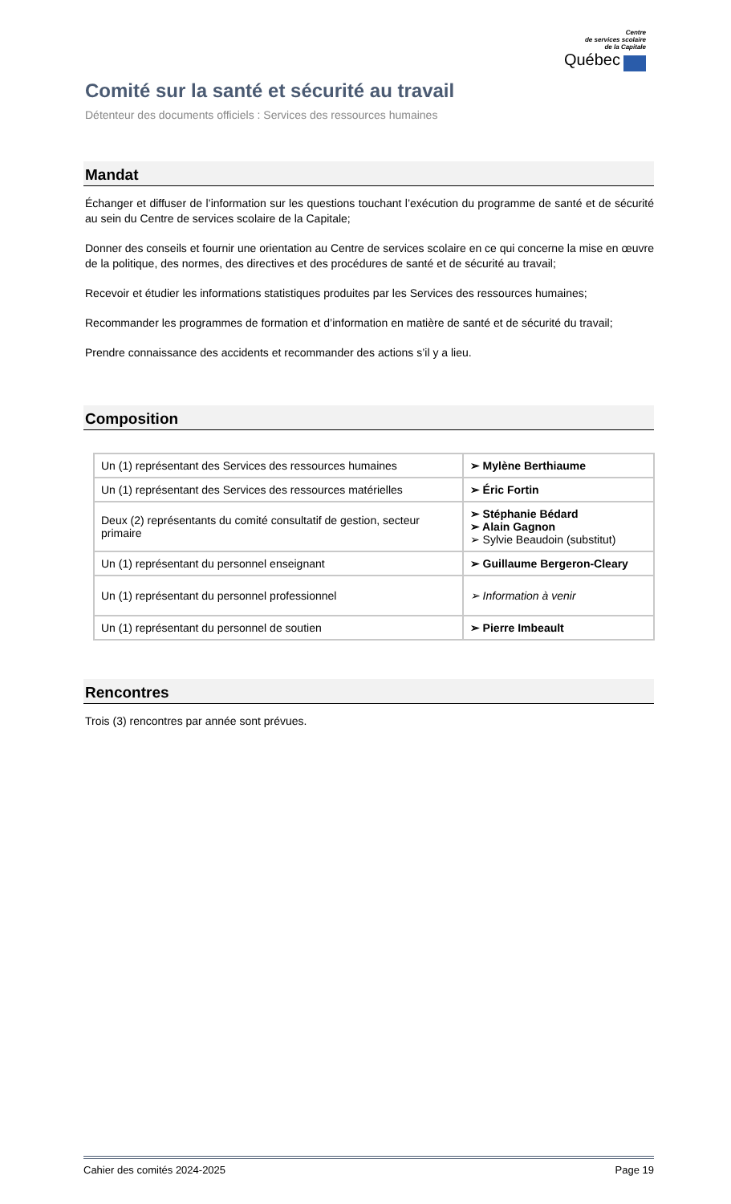Centre
de services scolaire
de la Capitale
Québec
Comité sur la santé et sécurité au travail
Détenteur des documents officiels : Services des ressources humaines
Mandat
Échanger et diffuser de l’information sur les questions touchant l’exécution du programme de santé et de sécurité au sein du Centre de services scolaire de la Capitale;
Donner des conseils et fournir une orientation au Centre de services scolaire en ce qui concerne la mise en œuvre de la politique, des normes, des directives et des procédures de santé et de sécurité au travail;
Recevoir et étudier les informations statistiques produites par les Services des ressources humaines;
Recommander les programmes de formation et d’information en matière de santé et de sécurité du travail;
Prendre connaissance des accidents et recommander des actions s’il y a lieu.
Composition
| Un (1) représentant des Services des ressources humaines | ➢ Mylène Berthiaume |
| Un (1) représentant des Services des ressources matérielles | ➢ Éric Fortin |
| Deux (2) représentants du comité consultatif de gestion, secteur primaire | ➢ Stéphanie Bédard ➢ Alain Gagnon ➢ Sylvie Beaudoin (substitut) |
| Un (1) représentant du personnel enseignant | ➢ Guillaume Bergeron-Cleary |
| Un (1) représentant du personnel professionnel | ➢ Information à venir |
| Un (1) représentant du personnel de soutien | ➢ Pierre Imbeault |
Rencontres
Trois (3) rencontres par année sont prévues.
Cahier des comités 2024-2025 Page 19